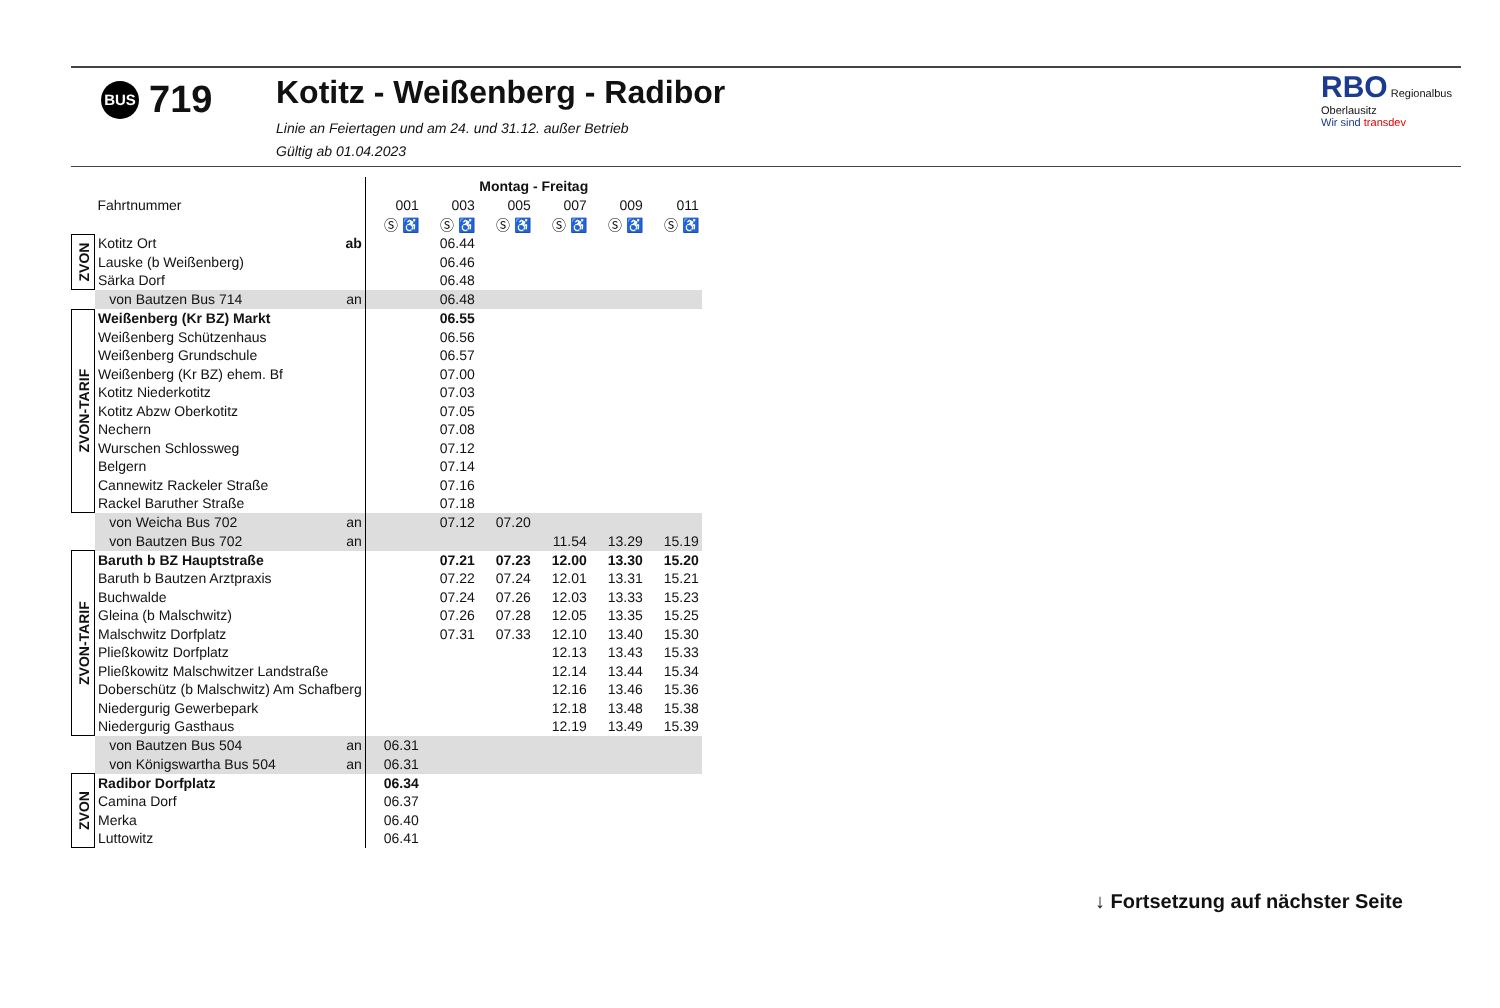BUS 719
Kotitz - Weißenberg - Radibor
Linie an Feiertagen und am 24. und 31.12. außer Betrieb
Gültig ab 01.04.2023
RBO Regionalbus Oberlausitz
Wir sind transdev
| | | Montag - Freitag | | | | | |
| | Fahrtnummer | 001 | 003 | 005 | 007 | 009 | 011 |
| | | Ⓢ ♿ | Ⓢ ♿ | Ⓢ ♿ | Ⓢ ♿ | Ⓢ ♿ | Ⓢ ♿ |
| ZVON | Kotitz Ort ab | | 06.44 | | | | |
| | Lauske (b Weißenberg) | | 06.46 | | | | |
| | Särka Dorf | | 06.48 | | | | |
| | von Bautzen Bus 714 an | | 06.48 | | | | |
| ZVON-TARIF | Weißenberg (Kr BZ) Markt | | 06.55 | | | | |
| | Weißenberg Schützenhaus | | 06.56 | | | | |
| | Weißenberg Grundschule | | 06.57 | | | | |
| | Weißenberg (Kr BZ) ehem. Bf | | 07.00 | | | | |
| | Kotitz Niederkotitz | | 07.03 | | | | |
| | Kotitz Abzw Oberkotitz | | 07.05 | | | | |
| | Nechern | | 07.08 | | | | |
| | Wurschen Schlossweg | | 07.12 | | | | |
| | Belgern | | 07.14 | | | | |
| | Cannewitz Rackeler Straße | | 07.16 | | | | |
| | Rackel Baruther Straße | | 07.18 | | | | |
| | von Weicha Bus 702 an | | 07.12 | 07.20 | | | |
| | von Bautzen Bus 702 an | | | | 11.54 | 13.29 | 15.19 |
| ZVON-TARIF | Baruth b BZ Hauptstraße | | 07.21 | 07.23 | 12.00 | 13.30 | 15.20 |
| | Baruth b Bautzen Arztpraxis | | 07.22 | 07.24 | 12.01 | 13.31 | 15.21 |
| | Buchwalde | | 07.24 | 07.26 | 12.03 | 13.33 | 15.23 |
| | Gleina (b Malschwitz) | | 07.26 | 07.28 | 12.05 | 13.35 | 15.25 |
| | Malschwitz Dorfplatz | | 07.31 | 07.33 | 12.10 | 13.40 | 15.30 |
| | Pließkowitz Dorfplatz | | | | 12.13 | 13.43 | 15.33 |
| | Pließkowitz Malschwitzer Landstraße | | | | 12.14 | 13.44 | 15.34 |
| | Doberschütz (b Malschwitz) Am Schafberg | | | | 12.16 | 13.46 | 15.36 |
| | Niedergurig Gewerbepark | | | | 12.18 | 13.48 | 15.38 |
| | Niedergurig Gasthaus | | | | 12.19 | 13.49 | 15.39 |
| | von Bautzen Bus 504 an | 06.31 | | | | | |
| | von Königswartha Bus 504 an | 06.31 | | | | | |
| ZVON | Radibor Dorfplatz | 06.34 | | | | | |
| | Camina Dorf | 06.37 | | | | | |
| | Merka | 06.40 | | | | | |
| | Luttowitz | 06.41 | | | | | |
↓ Fortsetzung auf nächster Seite